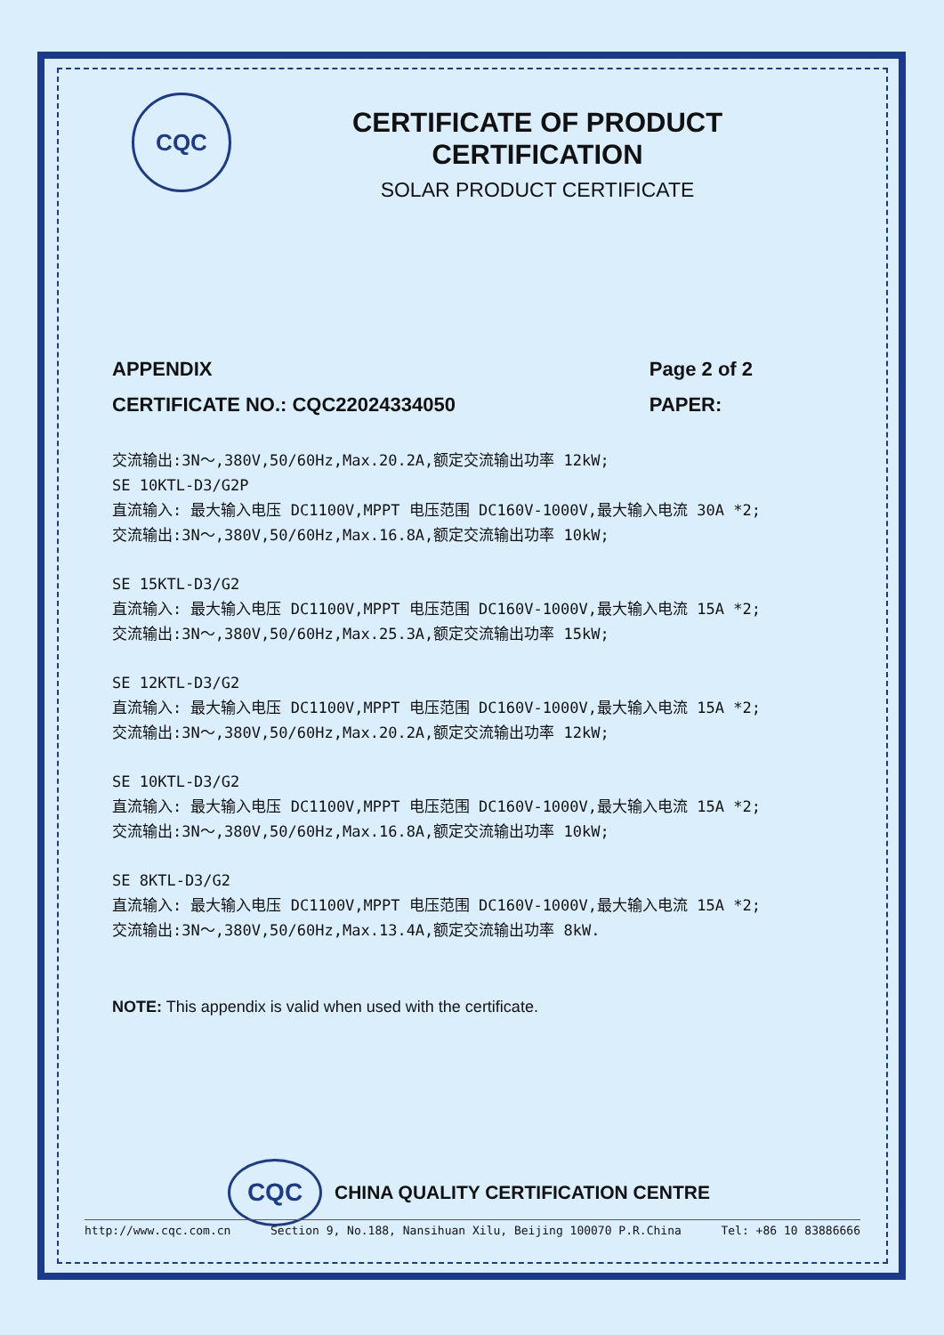CQC
CERTIFICATE OF PRODUCT CERTIFICATION
SOLAR PRODUCT CERTIFICATE
APPENDIX
CERTIFICATE NO.: CQC22024334050
Page 2 of 2
PAPER:
交流输出:3N～,380V,50/60Hz,Max.20.2A,额定交流输出功率 12kW;
SE 10KTL-D3/G2P
直流输入: 最大输入电压 DC1100V,MPPT 电压范围 DC160V-1000V,最大输入电流 30A *2;
交流输出:3N～,380V,50/60Hz,Max.16.8A,额定交流输出功率 10kW;
SE 15KTL-D3/G2
直流输入: 最大输入电压 DC1100V,MPPT 电压范围 DC160V-1000V,最大输入电流 15A *2;
交流输出:3N～,380V,50/60Hz,Max.25.3A,额定交流输出功率 15kW;
SE 12KTL-D3/G2
直流输入: 最大输入电压 DC1100V,MPPT 电压范围 DC160V-1000V,最大输入电流 15A *2;
交流输出:3N～,380V,50/60Hz,Max.20.2A,额定交流输出功率 12kW;
SE 10KTL-D3/G2
直流输入: 最大输入电压 DC1100V,MPPT 电压范围 DC160V-1000V,最大输入电流 15A *2;
交流输出:3N～,380V,50/60Hz,Max.16.8A,额定交流输出功率 10kW;
SE 8KTL-D3/G2
直流输入: 最大输入电压 DC1100V,MPPT 电压范围 DC160V-1000V,最大输入电流 15A *2;
交流输出:3N～,380V,50/60Hz,Max.13.4A,额定交流输出功率 8kW.
NOTE: This appendix is valid when used with the certificate.
CQC CHINA QUALITY CERTIFICATION CENTRE
http://www.cqc.com.cn Section 9, No.188, Nansihuan Xilu, Beijing 100070 P.R.China Tel: +86 10 83886666